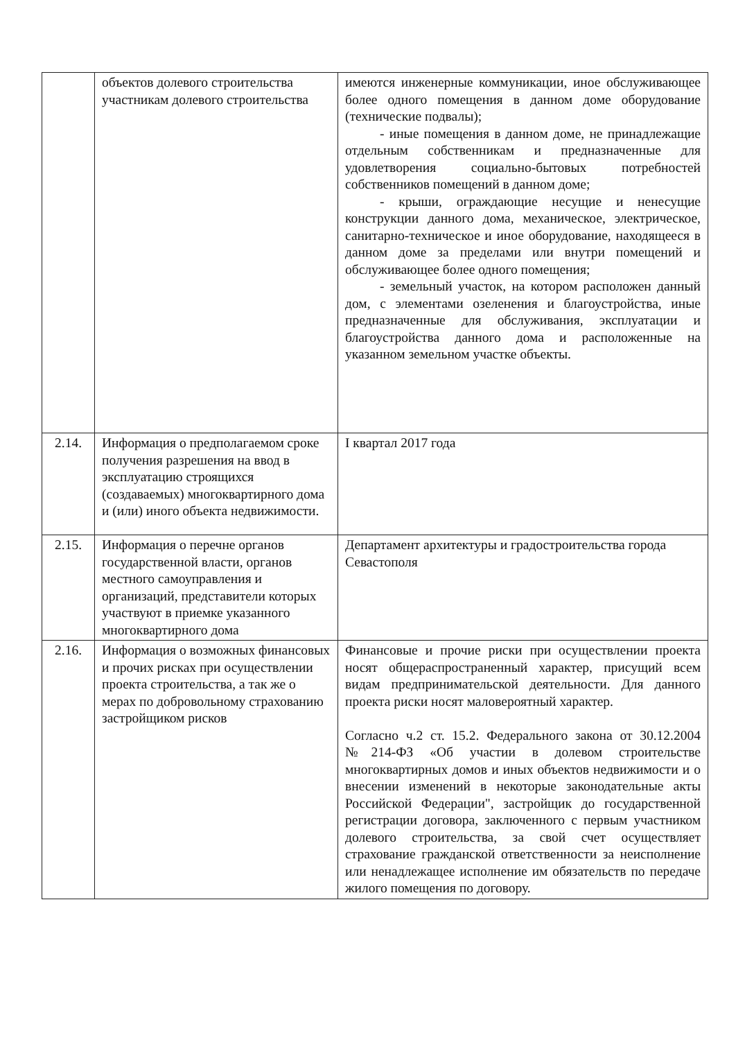| | объектов долевого строительства участникам долевого строительства | имеются инженерные коммуникации, иное обслуживающее более одного помещения в данном доме оборудование (технические подвалы); - иные помещения в данном доме, не принадлежащие отдельным собственникам и предназначенные для удовлетворения социально-бытовых потребностей собственников помещений в данном доме; - крыши, ограждающие несущие и ненесущие конструкции данного дома, механическое, электрическое, санитарно-техническое и иное оборудование, находящееся в данном доме за пределами или внутри помещений и обслуживающее более одного помещения; - земельный участок, на котором расположен данный дом, с элементами озеленения и благоустройства, иные предназначенные для обслуживания, эксплуатации и благоустройства данного дома и расположенные на указанном земельном участке объекты. |
| 2.14. | Информация о предполагаемом сроке получения разрешения на ввод в эксплуатацию строящихся (создаваемых) многоквартирного дома и (или) иного объекта недвижимости. | I квартал 2017 года |
| 2.15. | Информация о перечне органов государственной власти, органов местного самоуправления и организаций, представители которых участвуют в приемке указанного многоквартирного дома | Департамент архитектуры и градостроительства города Севастополя |
| 2.16. | Информация о возможных финансовых и прочих рисках при осуществлении проекта строительства, а так же о мерах по добровольному страхованию застройщиком рисков | Финансовые и прочие риски при осуществлении проекта носят общераспространенный характер, присущий всем видам предпринимательской деятельности. Для данного проекта риски носят маловероятный характер. Согласно ч.2 ст. 15.2. Федерального закона от 30.12.2004 №214-ФЗ «Об участии в долевом строительстве многоквартирных домов и иных объектов недвижимости и о внесении изменений в некоторые законодательные акты Российской Федерации", застройщик до государственной регистрации договора, заключенного с первым участником долевого строительства, за свой счет осуществляет страхование гражданской ответственности за неисполнение или ненадлежащее исполнение им обязательств по передаче жилого помещения по договору. |